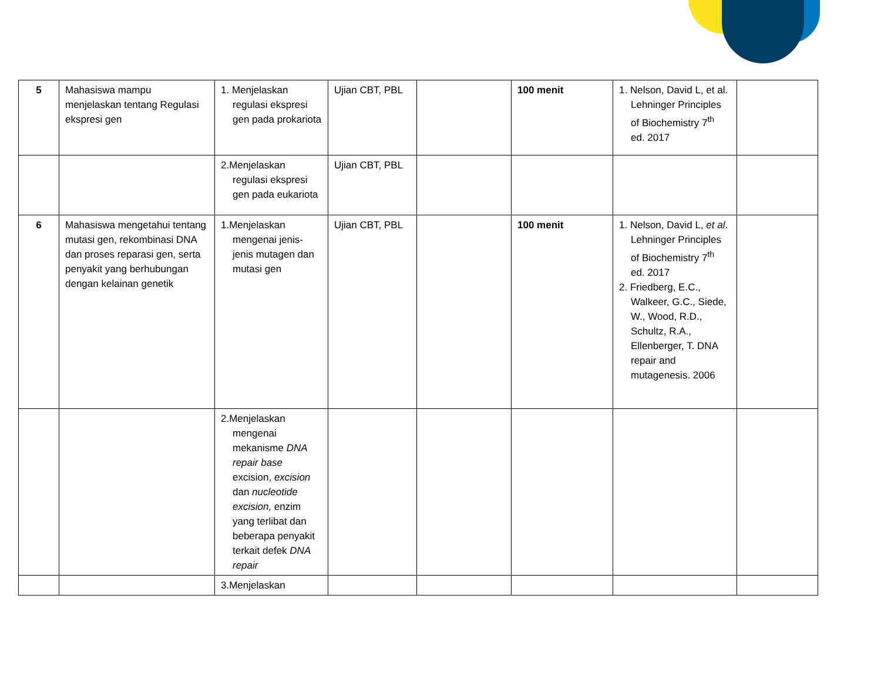| 5 | Mahasiswa mampu menjelaskan tentang Regulasi ekspresi gen | 1. Menjelaskan regulasi ekspresi gen pada prokariota | Ujian CBT, PBL | | 100 menit | 1. Nelson, David L, et al. Lehninger Principles of Biochemistry 7<sup>th</sup> ed. 2017 | |
| | | 2.Menjelaskan regulasi ekspresi gen pada eukariota | Ujian CBT, PBL | | | | |
| 6 | Mahasiswa mengetahui tentang mutasi gen, rekombinasi DNA dan proses reparasi gen, serta penyakit yang berhubungan dengan kelainan genetik | 1.Menjelaskan mengenai jenis-jenis mutagen dan mutasi gen | Ujian CBT, PBL | | 100 menit | 1. Nelson, David L, et al . Lehninger Principles of Biochemistry 7<sup>th</sup> ed. 2017 2. Friedberg, E.C., Walkeer, G.C., Siede, W., Wood, R.D., Schultz, R.A., Ellenberger, T. DNA repair and mutagenesis. 2006 | |
| | | 2.Menjelaskan mengenai mekanisme DNA repair base excision, excision dan nucleotide excision, enzim yang terlibat dan beberapa penyakit terkait defek DNA repair | | | | | |
| | | 3.Menjelaskan | | | | | |